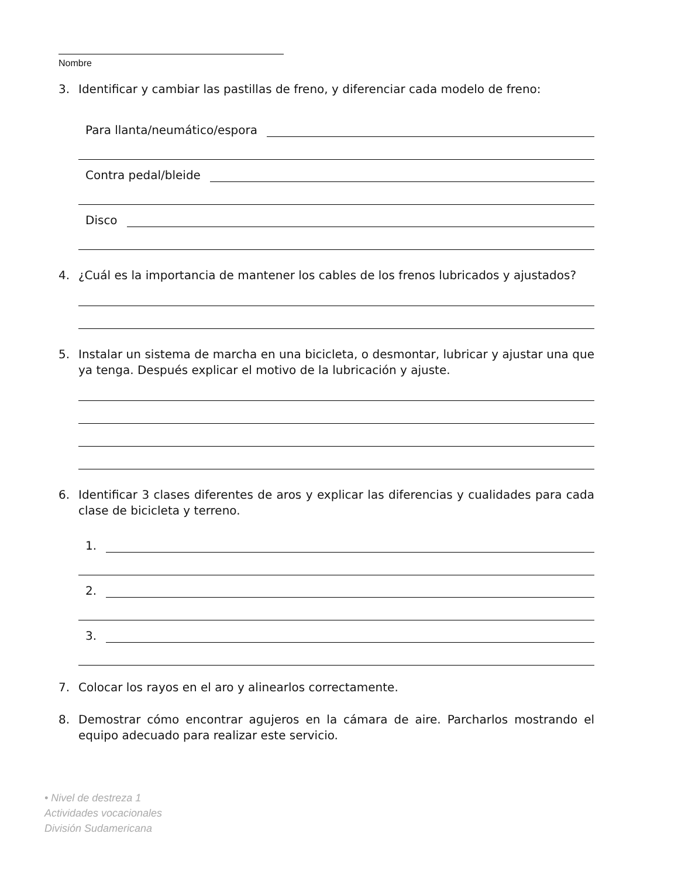Nombre
3. Identificar y cambiar las pastillas de freno, y diferenciar cada modelo de freno:
Para llanta/neumático/espora
Contra pedal/bleide
Disco
4. ¿Cuál es la importancia de mantener los cables de los frenos lubricados y ajustados?
5. Instalar un sistema de marcha en una bicicleta, o desmontar, lubricar y ajustar una que ya tenga. Después explicar el motivo de la lubricación y ajuste.
6. Identificar 3 clases diferentes de aros y explicar las diferencias y cualidades para cada clase de bicicleta y terreno.
1.
2.
3.
7. Colocar los rayos en el aro y alinearlos correctamente.
8. Demostrar cómo encontrar agujeros en la cámara de aire. Parcharlos mostrando el equipo adecuado para realizar este servicio.
• Nivel de destreza 1
Actividades vocacionales
División Sudamericana